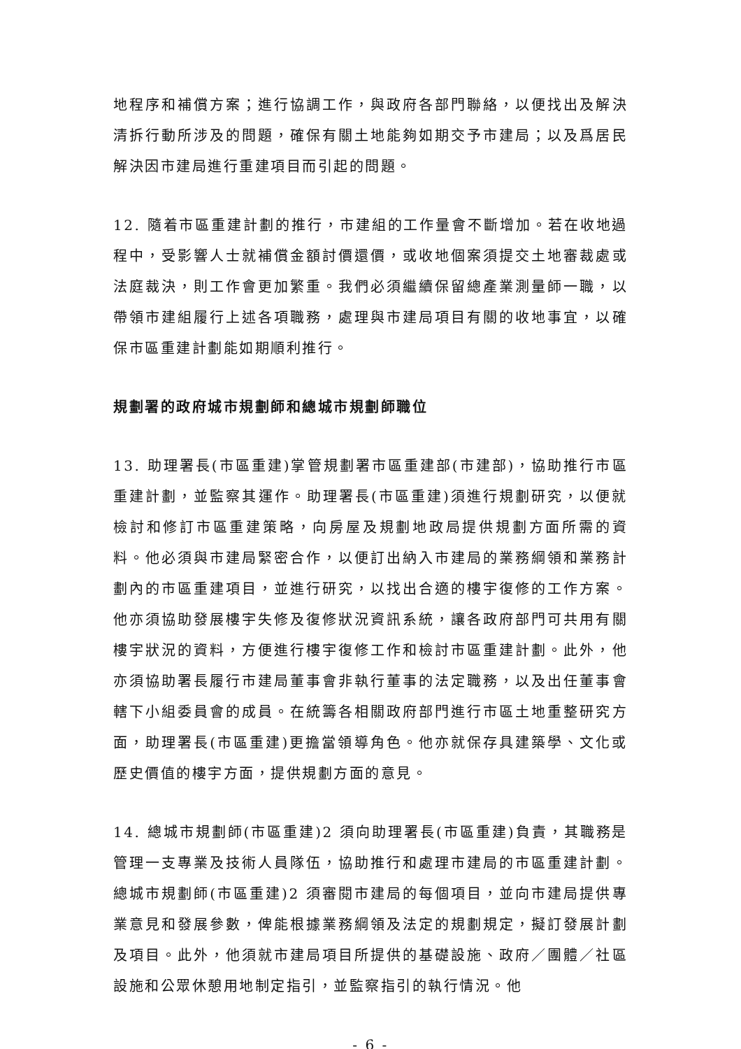地程序和補償方案；進行協調工作，與政府各部門聯絡，以便找出及解決清拆行動所涉及的問題，確保有關土地能夠如期交予市建局；以及爲居民解決因市建局進行重建項目而引起的問題。
12. 隨着市區重建計劃的推行，市建組的工作量會不斷增加。若在收地過程中，受影響人士就補償金額討價還價，或收地個案須提交土地審裁處或法庭裁決，則工作會更加繁重。我們必須繼續保留總產業測量師一職，以帶領市建組履行上述各項職務，處理與市建局項目有關的收地事宜，以確保市區重建計劃能如期順利推行。
規劃署的政府城市規劃師和總城市規劃師職位
13. 助理署長(市區重建)掌管規劃署市區重建部(市建部)，協助推行市區重建計劃，並監察其運作。助理署長(市區重建)須進行規劃研究，以便就檢討和修訂市區重建策略，向房屋及規劃地政局提供規劃方面所需的資料。他必須與市建局緊密合作，以便訂出納入市建局的業務綱領和業務計劃內的市區重建項目，並進行研究，以找出合適的樓宇復修的工作方案。他亦須協助發展樓宇失修及復修狀況資訊系統，讓各政府部門可共用有關樓宇狀況的資料，方便進行樓宇復修工作和檢討市區重建計劃。此外，他亦須協助署長履行市建局董事會非執行董事的法定職務，以及出任董事會轄下小組委員會的成員。在統籌各相關政府部門進行市區土地重整研究方面，助理署長(市區重建)更擔當領導角色。他亦就保存具建築學、文化或歷史價值的樓宇方面，提供規劃方面的意見。
14. 總城市規劃師(市區重建)2 須向助理署長(市區重建)負責，其職務是管理一支專業及技術人員隊伍，協助推行和處理市建局的市區重建計劃。總城市規劃師(市區重建)2 須審閱市建局的每個項目，並向市建局提供專業意見和發展參數，俾能根據業務綱領及法定的規劃規定，擬訂發展計劃及項目。此外，他須就市建局項目所提供的基礎設施、政府／團體／社區設施和公眾休憩用地制定指引，並監察指引的執行情況。他
- 6 -